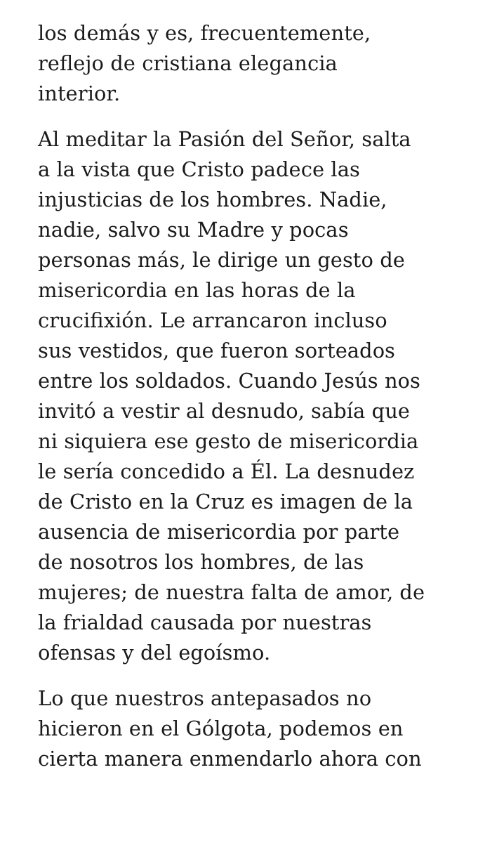los demás y es, frecuentemente,
reflejo de cristiana elegancia
interior.
Al meditar la Pasión del Señor, salta
a la vista que Cristo padece las
injusticias de los hombres. Nadie,
nadie, salvo su Madre y pocas
personas más, le dirige un gesto de
misericordia en las horas de la
crucifixión. Le arrancaron incluso
sus vestidos, que fueron sorteados
entre los soldados. Cuando Jesús nos
invitó a vestir al desnudo, sabía que
ni siquiera ese gesto de misericordia
le sería concedido a Él. La desnudez
de Cristo en la Cruz es imagen de la
ausencia de misericordia por parte
de nosotros los hombres, de las
mujeres; de nuestra falta de amor, de
la frialdad causada por nuestras
ofensas y del egoísmo.
Lo que nuestros antepasados no
hicieron en el Gólgota, podemos en
cierta manera enmendarlo ahora con